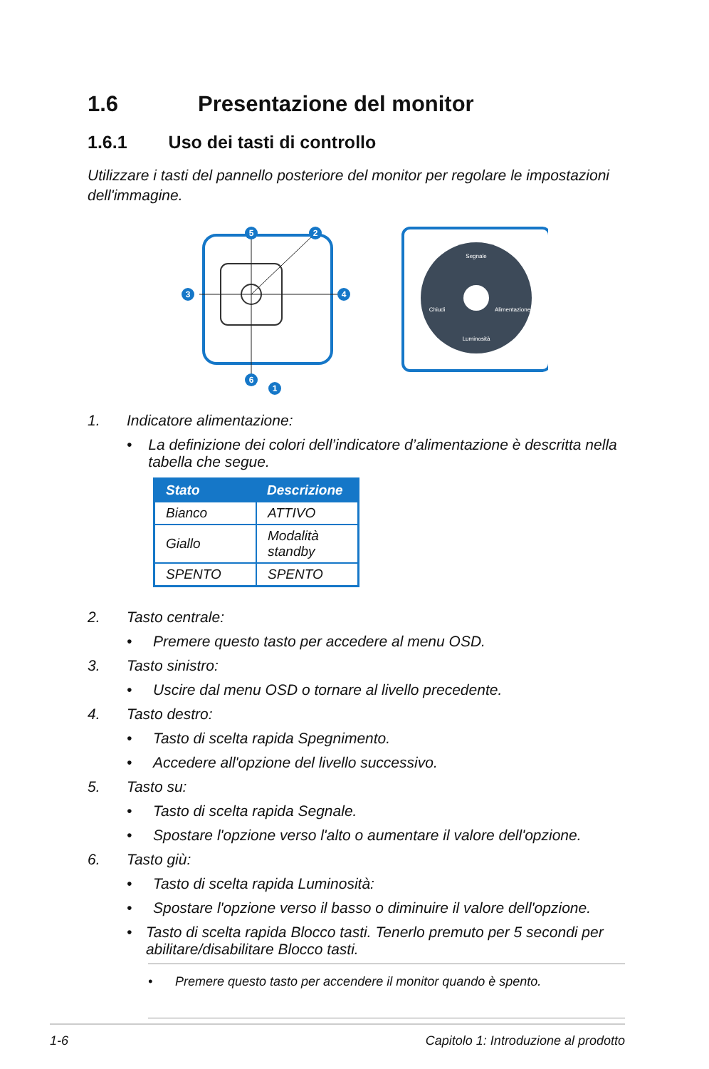1.6 Presentazione del monitor
1.6.1 Uso dei tasti di controllo
Utilizzare i tasti del pannello posteriore del monitor per regolare le impostazioni dell'immagine.
5
2
3
4
6
1
Segnale
Chiudi
Alimentazione
Luminosità
1. Indicatore alimentazione:
• La definizione dei colori dell’indicatore d’alimentazione è descritta nella tabella che segue.
| Stato | Descrizione |
| --- | --- |
| Bianco | ATTIVO |
| Giallo | Modalità standby |
| SPENTO | SPENTO |
2. Tasto centrale:
• Premere questo tasto per accedere al menu OSD.
3. Tasto sinistro:
• Uscire dal menu OSD o tornare al livello precedente.
4. Tasto destro:
• Tasto di scelta rapida Spegnimento.
• Accedere all'opzione del livello successivo.
5. Tasto su:
• Tasto di scelta rapida Segnale.
• Spostare l'opzione verso l'alto o aumentare il valore dell'opzione.
6. Tasto giù:
• Tasto di scelta rapida Luminosità:
• Spostare l'opzione verso il basso o diminuire il valore dell'opzione.
• Tasto di scelta rapida Blocco tasti. Tenerlo premuto per 5 secondi per abilitare/disabilitare Blocco tasti.
• Premere questo tasto per accendere il monitor quando è spento.
1-6 Capitolo 1: Introduzione al prodotto